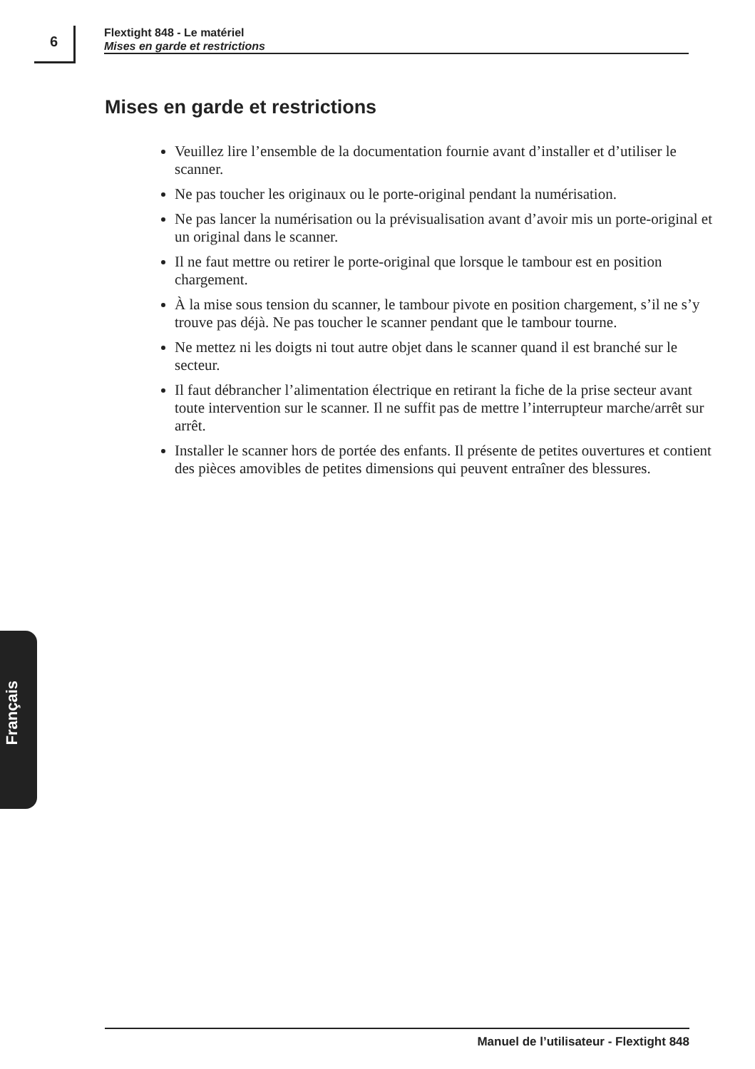6
Flextight 848 - Le matériel
Mises en garde et restrictions
Mises en garde et restrictions
Veuillez lire l’ensemble de la documentation fournie avant d’installer et d’utiliser le scanner.
Ne pas toucher les originaux ou le porte-original pendant la numérisation.
Ne pas lancer la numérisation ou la prévisualisation avant d’avoir mis un porte-original et un original dans le scanner.
Il ne faut mettre ou retirer le porte-original que lorsque le tambour est en position chargement.
À la mise sous tension du scanner, le tambour pivote en position chargement, s’il ne s’y trouve pas déjà. Ne pas toucher le scanner pendant que le tambour tourne.
Ne mettez ni les doigts ni tout autre objet dans le scanner quand il est branché sur le secteur.
Il faut débrancher l’alimentation électrique en retirant la fiche de la prise secteur avant toute intervention sur le scanner. Il ne suffit pas de mettre l’interrupteur marche/arrêt sur arrêt.
Installer le scanner hors de portée des enfants. Il présente de petites ouvertures et contient des pièces amovibles de petites dimensions qui peuvent entraîner des blessures.
Français
Manuel de l’utilisateur - Flextight 848